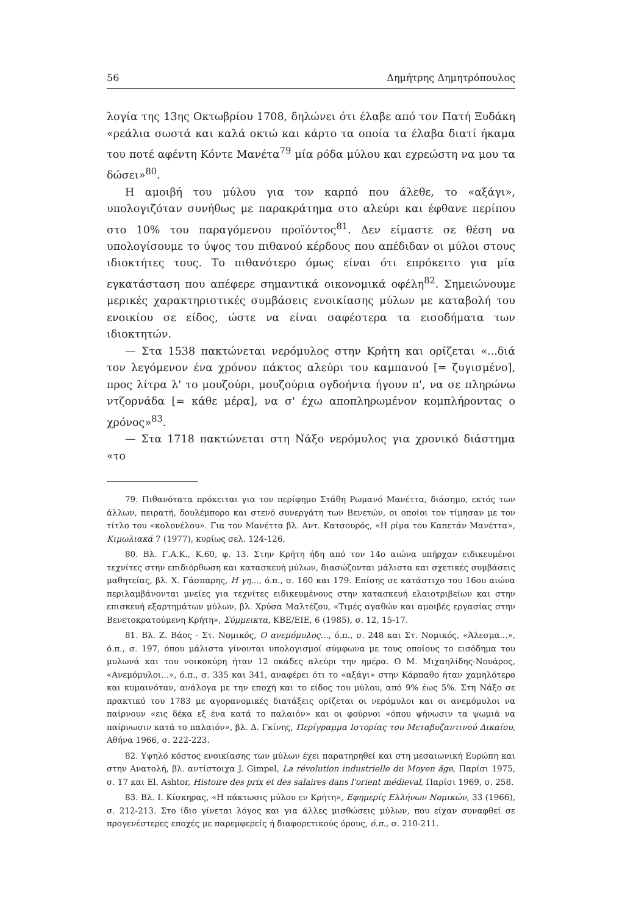56 Δημήτρης Δημητρόπουλος
λογία της 13ης Οκτωβρίου 1708, δηλώνει ότι έλαβε από τον Πατή Ξυδάκη «ρεάλια σωστά και καλά οκτώ και κάρτο τα οποία τα έλαβα διατί ήκαμα του ποτέ αφέντη Κόντε Μανέτα<sup>79</sup> μία ρόδα μύλου και εχρεώστη να μου τα δώσει»<sup>80</sup>.
Η αμοιβή του μύλου για τον καρπό που άλεθε, το «αξάγι», υπολογιζόταν συνήθως με παρακράτημα στο αλεύρι και έφθανε περίπου στο 10% του παραγόμενου προϊόντος<sup>81</sup>. Δεν είμαστε σε θέση να υπολογίσουμε το ύψος του πιθανού κέρδους που απέδιδαν οι μύλοι στους ιδιοκτήτες τους. Το πιθανότερο όμως είναι ότι επρόκειτο για μία εγκατάσταση που απέφερε σημαντικά οικονομικά οφέλη<sup>82</sup>. Σημειώνουμε μερικές χαρακτηριστικές συμβάσεις ενοικίασης μύλων με καταβολή του ενοικίου σε είδος, ώστε να είναι σαφέστερα τα εισοδήματα των ιδιοκτητών.
— Στα 1538 πακτώνεται νερόμυλος στην Κρήτη και ορίζεται «...διά τον λεγόμενον ένα χρόνον πάκτος αλεύρι του καμπανού [= ζυγισμένο], προς λίτρα λ' το μουζούρι, μουζούρια ογδοήντα ήγουν π', να σε πληρώνω ντζορνάδα [= κάθε μέρα], να σ' έχω αποπληρωμένον κομπλήροντας ο χρόνος»<sup>83</sup>.
— Στα 1718 πακτώνεται στη Νάξο νερόμυλος για χρονικό διάστημα «το
79. Πιθανότατα πρόκειται για τον περίφημο Στάθη Ρωμανό Μανέττα, διάσημο, εκτός των άλλων, πειρατή, δουλέμπορο και στενό συνεργάτη των Βενετών, οι οποίοι τον τίμησαν με τον τίτλο του «κολονέλου». Για τον Μανέττα βλ. Αντ. Κατσουρός, «Η ρίμα του Καπετάν Μανέττα», Κιμωλιακά 7 (1977), κυρίως σελ. 124-126.
80. Βλ. Γ.Α.Κ., Κ.60, φ. 13. Στην Κρήτη ήδη από τον 14ο αιώνα υπήρχαν ειδικευμένοι τεχνίτες στην επιδιόρθωση και κατασκευή μύλων, διασώζονται μάλιστα και σχετικές συμβάσεις μαθητείας, βλ. Χ. Γάσπαρης, Η γη..., ό.π., σ. 160 και 179. Επίσης σε κατάστιχο του 16ου αιώνα περιλαμβάνονται μνείες για τεχνίτες ειδικευμένους στην κατασκευή ελαιοτριβείων και στην επισκευή εξαρτημάτων μύλων, βλ. Χρύσα Μαλτέζου, «Τιμές αγαθών και αμοιβές εργασίας στην Βενετοκρατούμενη Κρήτη», Σύμμεικτα, ΚΒΕ/ΕΙΕ, 6 (1985), σ. 12, 15-17.
81. Βλ. Ζ. Βάος - Στ. Νομικός, Ο ανεμόμυλος..., ό.π., σ. 248 και Στ. Νομικός, «Άλεσμα...», ό.π., σ. 197, όπου μάλιστα γίνονται υπολογισμοί σύμφωνα με τους οποίους το εισόδημα του μυλωνά και του νοικοκύρη ήταν 12 οκάδες αλεύρι την ημέρα. Ο Μ. Μιχαηλίδης-Νουάρος, «Ανεμόμυλοι...», ό.π., σ. 335 και 341, αναφέρει ότι το «αξάγι» στην Κάρπαθο ήταν χαμηλότερο και κυμαινόταν, ανάλογα με την εποχή και το είδος του μύλου, από 9% έως 5%. Στη Νάξο σε πρακτικό του 1783 με αγορανομικές διατάξεις ορίζεται οι νερόμυλοι και οι ανεμόμυλοι να παίρνουν «εις δέκα εξ ένα κατά το παλαιόν» και οι φούρνοι «όπου ψήνωσιν τα ψωμιά να παίρνωσιν κατά το παλαιόν», βλ. Δ. Γκίνης, Περίγραμμα Ιστορίας του Μεταβυζαντινού Δικαίου, Αθήνα 1966, σ. 222-223.
82. Υψηλό κόστος ενοικίασης των μύλων έχει παρατηρηθεί και στη μεσαιωνική Ευρώπη και στην Ανατολή, βλ. αντίστοιχα J. Gimpel, La révolution industrielle du Moyen âge, Παρίσι 1975, σ. 17 και El. Ashtor, Histoire des prix et des salaires dans l'orient médieval, Παρίσι 1969, σ. 258.
83. Βλ. Ι. Κίσκηρας, «Η πάκτωσις μύλου εν Κρήτη», Εφημερίς Ελλήνων Νομικών, 33 (1966), σ. 212-213. Στο ίδιο γίνεται λόγος και για άλλες μισθώσεις μύλων, που είχαν συναφθεί σε προγενέστερες εποχές με παρεμφερείς ή διαφορετικούς όρους, ό.π., σ. 210-211.